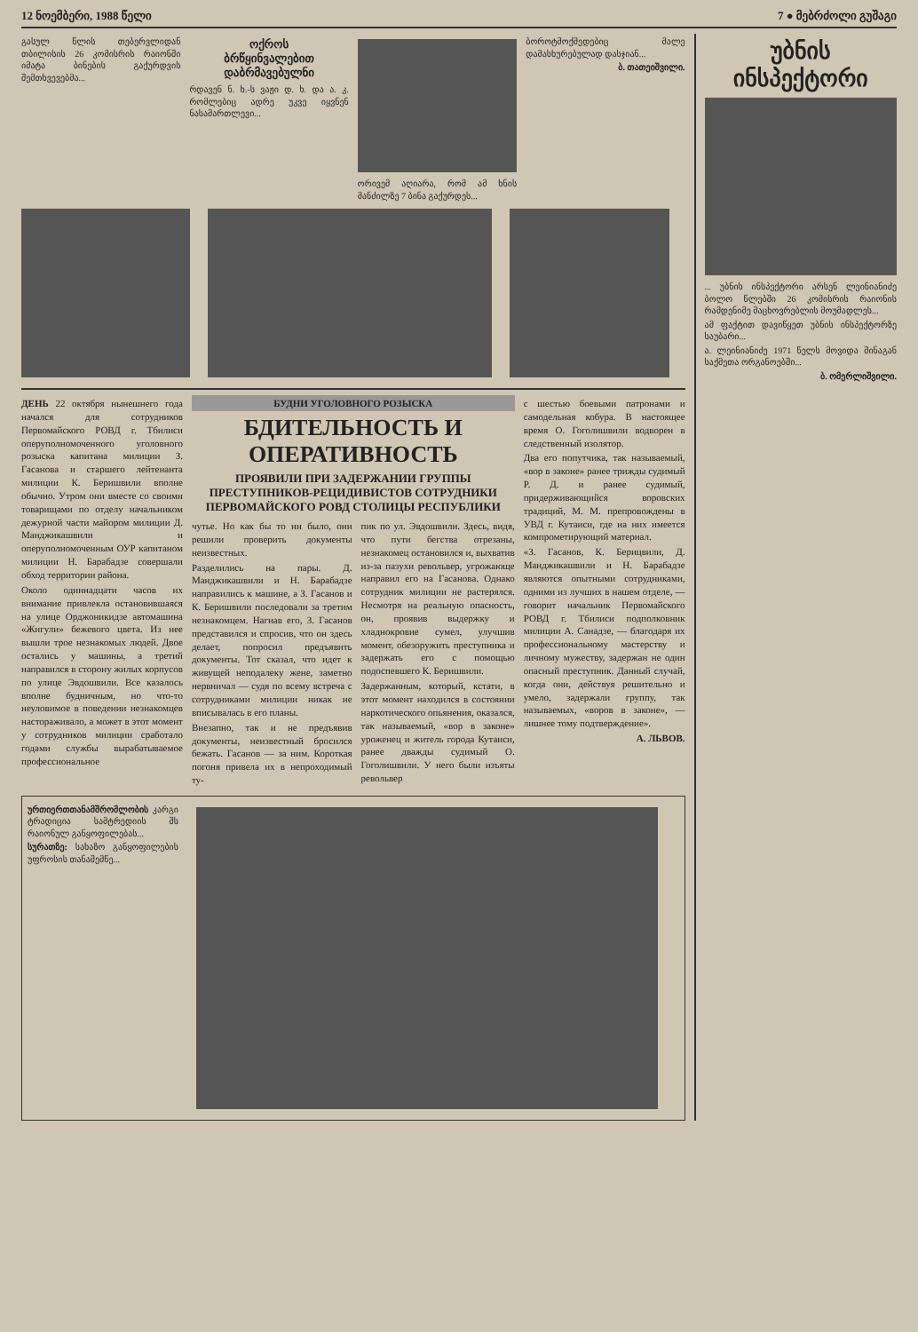12 ნოემბერი, 1988 წელი 7 ● მებრძოლი გუშაგი
გასულ წლის თებერვლიდან თბილისის 26 კომისრის რაიონში იმატა ბინების გაქურდვის შემთხვევებმა...
ოქროს
ბრწყინვალებით
დაბრმავებულნი
რდავენ ნ. ხ.-ს ვაჟი დ. ხ. და ა. კ. რომლებიც ადრე უკვე იყვნენ ნასამართლევი...
ორივემ აღიარა, რომ ამ ხნის მანძილზე 7 ბინა გაქურდეს...
ბოროტმოქმედებიც მალე დამასხურებულად დასჯიან...
ბ. თათეიშვილი.
ДЕНЬ 22 октября нынешнего года начался для сотрудников Первомайского РОВД г. Тбилиси оперуполномоченного уголовного розыска капитана милиции З. Гасанова и старшего лейтенанта милиции К. Беришвили вполне обычно. Утром они вместе со своими товарищами по отделу начальником дежурной части майором милиции Д. Манджикашвили и оперуполномоченным ОУР капитаном милиции Н. Барабадзе совершали обход территории района.
Около одиннадцати часов их внимание привлекла остановившаяся на улице Орджоникидзе автомашина «Жигули» бежевого цвета. Из нее вышли трое незнакомых людей. Двое остались у машины, а третий направился в сторону жилых корпусов по улице Эвдошвили. Все казалось вполне будничным, но что-то неуловимое в поведении незнакомцев настораживало, а может в этот момент у сотрудников милиции сработало годами службы вырабатываемое профессиональное
БУДНИ УГОЛОВНОГО РОЗЫСКА
БДИТЕЛЬНОСТЬ И ОПЕРАТИВНОСТЬ
ПРОЯВИЛИ ПРИ ЗАДЕРЖАНИИ ГРУППЫ ПРЕСТУПНИКОВ-РЕЦИДИВИСТОВ СОТРУДНИКИ ПЕРВОМАЙСКОГО РОВД СТОЛИЦЫ РЕСПУБЛИКИ
чутье. Но как бы то ни было, они решили проверить документы неизвестных.
Разделились на пары. Д. Манджикашвили и Н. Барабадзе направились к машине, а З. Гасанов и К. Беришвили последовали за третим незнакомцем. Нагнав его, З. Гасанов представился и спросив, что он здесь делает, попросил предъявить документы. Тот сказал, что идет к живущей неподалеку жене, заметно нервничал — судя по всему встреча с сотрудниками милиции никак не вписывалась в его планы.
Внезапно, так и не предъявив документы, неизвестный бросился бежать. Гасанов — за ним. Короткая погоня привела их в непроходимый ту-
пик по ул. Эвдошвили. Здесь, видя, что пути бегства отрезаны, незнакомец остановился и, выхватив из-за пазухи револьвер, угрожающе направил его на Гасанова. Однако сотрудник милиции не растерялся. Несмотря на реальную опасность, он, проявив выдержку и хладнокровие сумел, улучшив момент, обезоружить преступника и задержать его с помощью подоспевшего К. Беришвили.
Задержанным, который, кстати, в этот момент находился в состоянии наркотического опьянения, оказался, так называемый, «вор в законе» уроженец и житель города Кутаиси, ранее дважды судимый О. Гоголишвили. У него были изъяты револьвер
с шестью боевыми патронами и самодельная кобура. В настоящее время О. Гоголишвили водворен в следственный изолятор.
Два его попутчика, так называемый, «вор в законе» ранее трижды судимый Р. Д. и ранее судимый, придерживающийся воровских традиций, М. М. препровождены в УВД г. Кутаиси, где на них имеется компрометирующий материал.
«З. Гасанов, К. Берицвили, Д. Манджикашвили и Н. Барабадзе являются опытными сотрудниками, одними из лучших в нашем отделе, — говорит начальник Первомайского РОВД г. Тбилиси подполковник милиции А. Санадзе, — благодаря их профессиональному мастерству и личному мужеству, задержан не один опасный преступник. Данный случай, когда они, действуя решительно и умело, задержали группу, так называемых, «воров в законе», — лишнее тому подтверждение».
А. ЛЬВОВ.
ურთიერთთანამშრომლობის კარგი ტრადიცია სამტრედიის შს რაიონულ განყოფილებას...
სურათზე: სახაზო განყოფილების უფროსის თანაშემწე...
უბნის
ინსპექტორი
... უბნის ინსპექტორი არსენ ლეინიანიძე ბოლო წლებში 26 კომისრის რაიონის რამდენიმე მაცხოვრებლის მოუმადლეს...
ამ ფაქტით დავიწყეთ უბნის ინსპექტორზე საუბარი...
ა. ლეინიანიძე 1971 წელს მოვიდა შინაგან საქმეთა ორგანოებში...
ბ. ომერლიშვილი.